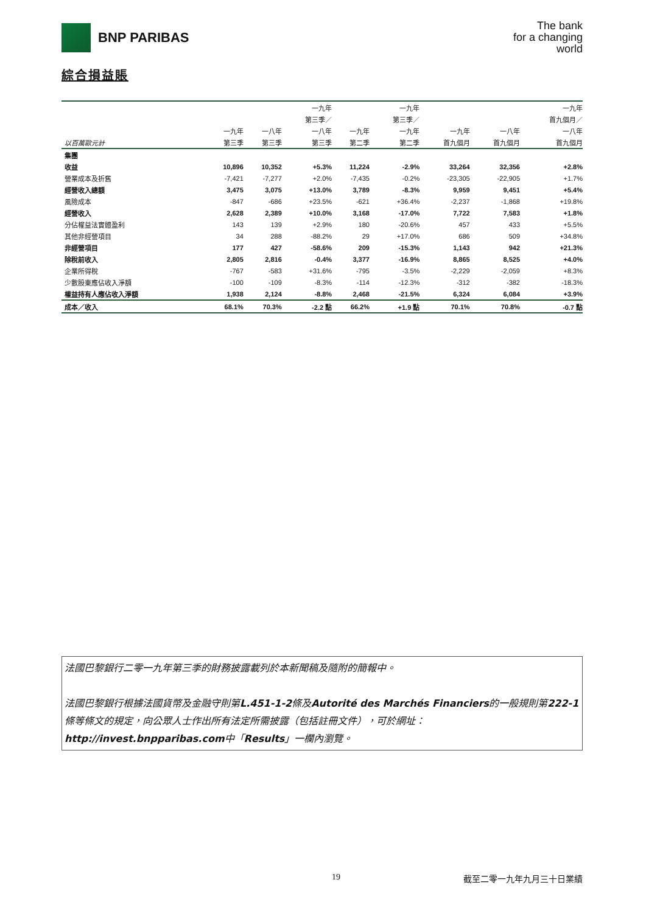BNP PARIBAS
The bank
for a changing
world
綜合損益賬
| | | | 一九年 | | 一九年 | | | 一九年 |
| --- | --- | --- | --- | --- | --- | --- | --- | --- |
| | | | 第三季／ | | 第三季／ | | | 首九個月／ |
| | 一九年 | 一八年 | 一八年 | 一九年 | 一九年 | 一九年 | 一八年 | 一八年 |
| 以百萬歐元計 | 第三季 | 第三季 | 第三季 | 第二季 | 第二季 | 首九個月 | 首九個月 | 首九個月 |
| 集團 | | | | | | | | |
| 收益 | 10,896 | 10,352 | +5.3% | 11,224 | -2.9% | 33,264 | 32,356 | +2.8% |
| 營業成本及折舊 | -7,421 | -7,277 | +2.0% | -7,435 | -0.2% | -23,305 | -22,905 | +1.7% |
| 經營收入總額 | 3,475 | 3,075 | +13.0% | 3,789 | -8.3% | 9,959 | 9,451 | +5.4% |
| 風險成本 | -847 | -686 | +23.5% | -621 | +36.4% | -2,237 | -1,868 | +19.8% |
| 經營收入 | 2,628 | 2,389 | +10.0% | 3,168 | -17.0% | 7,722 | 7,583 | +1.8% |
| 分佔權益法實體盈利 | 143 | 139 | +2.9% | 180 | -20.6% | 457 | 433 | +5.5% |
| 其他非經營項目 | 34 | 288 | -88.2% | 29 | +17.0% | 686 | 509 | +34.8% |
| 非經營項目 | 177 | 427 | -58.6% | 209 | -15.3% | 1,143 | 942 | +21.3% |
| 除稅前收入 | 2,805 | 2,816 | -0.4% | 3,377 | -16.9% | 8,865 | 8,525 | +4.0% |
| 企業所得稅 | -767 | -583 | +31.6% | -795 | -3.5% | -2,229 | -2,059 | +8.3% |
| 少數股東應佔收入淨額 | -100 | -109 | -8.3% | -114 | -12.3% | -312 | -382 | -18.3% |
| 權益持有人應佔收入淨額 | 1,938 | 2,124 | -8.8% | 2,468 | -21.5% | 6,324 | 6,084 | +3.9% |
| 成本／收入 | 68.1% | 70.3% | -2.2 點 | 66.2% | +1.9 點 | 70.1% | 70.8% | -0.7 點 |
法國巴黎銀行二零一九年第三季的財務披露載列於本新聞稿及隨附的簡報中。
法國巴黎銀行根據法國貨幣及金融守則第L.451-1-2條及Autorité des Marchés Financiers的一般規則第222-1條等條文的規定，向公眾人士作出所有法定所需披露（包括註冊文件），可於網址：http://invest.bnpparibas.com中「Results」一欄內瀏覽。
19 截至二零一九年九月三十日業績